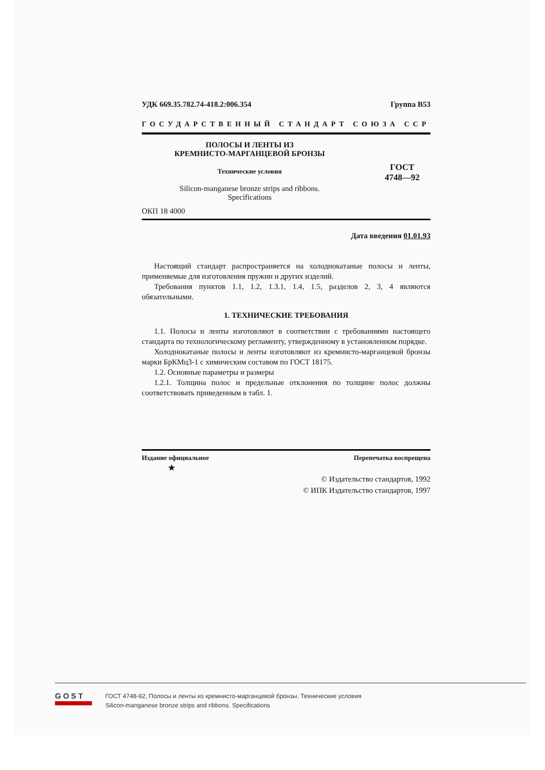УДК 669.35.782.74-418.2:006.354 Группа В53
ГОСУДАРСТВЕННЫЙ СТАНДАРТ СОЮЗА ССР
ПОЛОСЫ И ЛЕНТЫ ИЗ
КРЕМНИСТО-МАРГАНЦЕВОЙ БРОНЗЫ
Технические условия
Silicon-manganese bronze strips and ribbons.
Specifications
ГОСТ
4748—92
ОКП 18 4000
Дата введения 01.01.93
Настоящий стандарт распространяется на холоднокатаные полосы и ленты, применяемые для изготовления пружин и других изделий.
Требования пунктов 1.1, 1.2, 1.3.1, 1.4, 1.5, разделов 2, 3, 4 являются обязательными.
1. ТЕХНИЧЕСКИЕ ТРЕБОВАНИЯ
1.1. Полосы и ленты изготовляют в соответствии с требованиями настоящего стандарта по технологическому регламенту, утвержденному в установленном порядке.
Холоднокатаные полосы и ленты изготовляют из кремнисто-марганцевой бронзы марки БрКМц3-1 с химическим составом по ГОСТ 18175.
1.2. Основные параметры и размеры
1.2.1. Толщина полос и предельные отклонения по толщине полос должны соответствовать приведенным в табл. 1.
Издание официальное Перепечатка воспрещена
★
© Издательство стандартов, 1992
© ИПК Издательство стандартов, 1997
GOST
ГОСТ 4748-92, Полосы и ленты из кремнисто-марганцевой бронзы. Технические условия
Silicon-manganese bronze strips and ribbons. Specifications